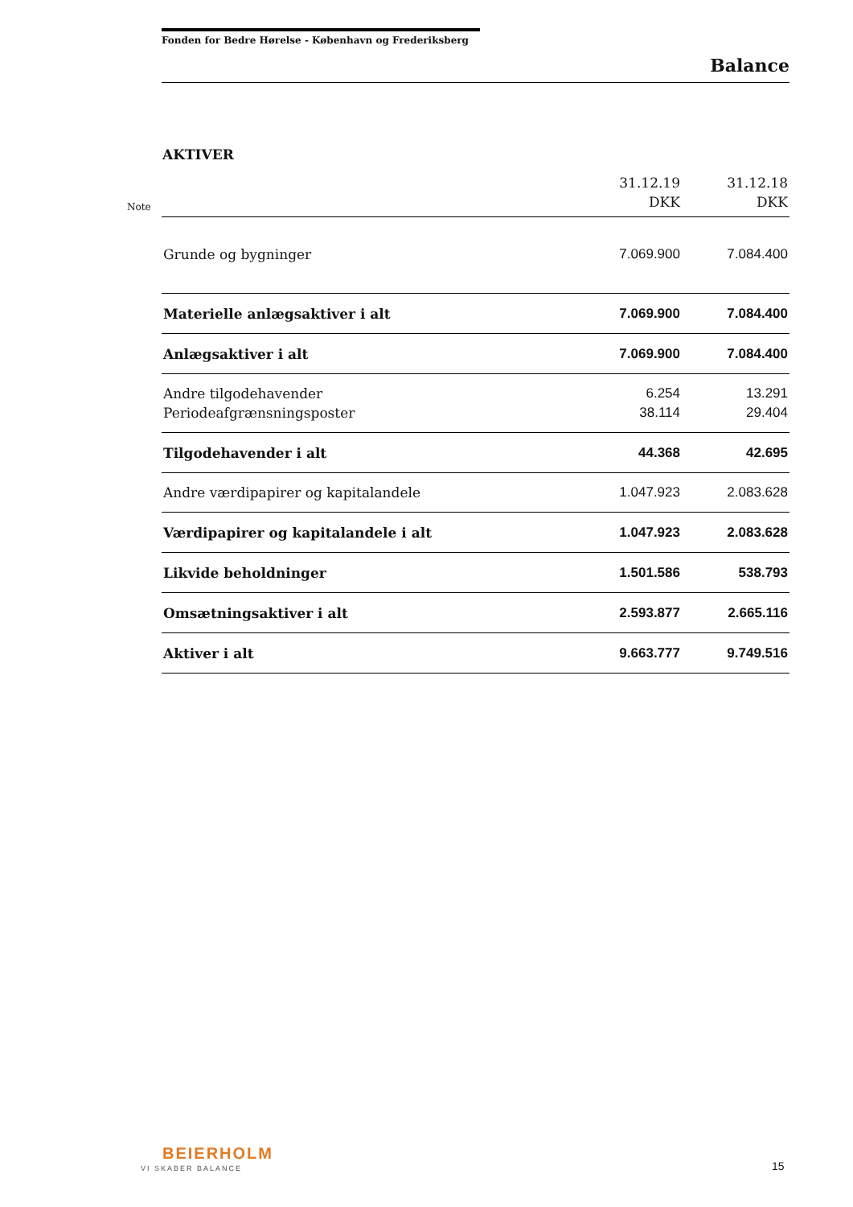Fonden for Bedre Hørelse - København og Frederiksberg
Balance
AKTIVER
Note
| | 31.12.19 DKK | 31.12.18 DKK |
| --- | --- | --- |
| Grunde og bygninger | 7.069.900 | 7.084.400 |
| Materielle anlægsaktiver i alt | 7.069.900 | 7.084.400 |
| Anlægsaktiver i alt | 7.069.900 | 7.084.400 |
| Andre tilgodehavender | 6.254 | 13.291 |
| Periodeafgrænsningsposter | 38.114 | 29.404 |
| Tilgodehavender i alt | 44.368 | 42.695 |
| Andre værdipapirer og kapitalandele | 1.047.923 | 2.083.628 |
| Værdipapirer og kapitalandele i alt | 1.047.923 | 2.083.628 |
| Likvide beholdninger | 1.501.586 | 538.793 |
| Omsætningsaktiver i alt | 2.593.877 | 2.665.116 |
| Aktiver i alt | 9.663.777 | 9.749.516 |
BEIERHOLM
VI SKABER BALANCE 15